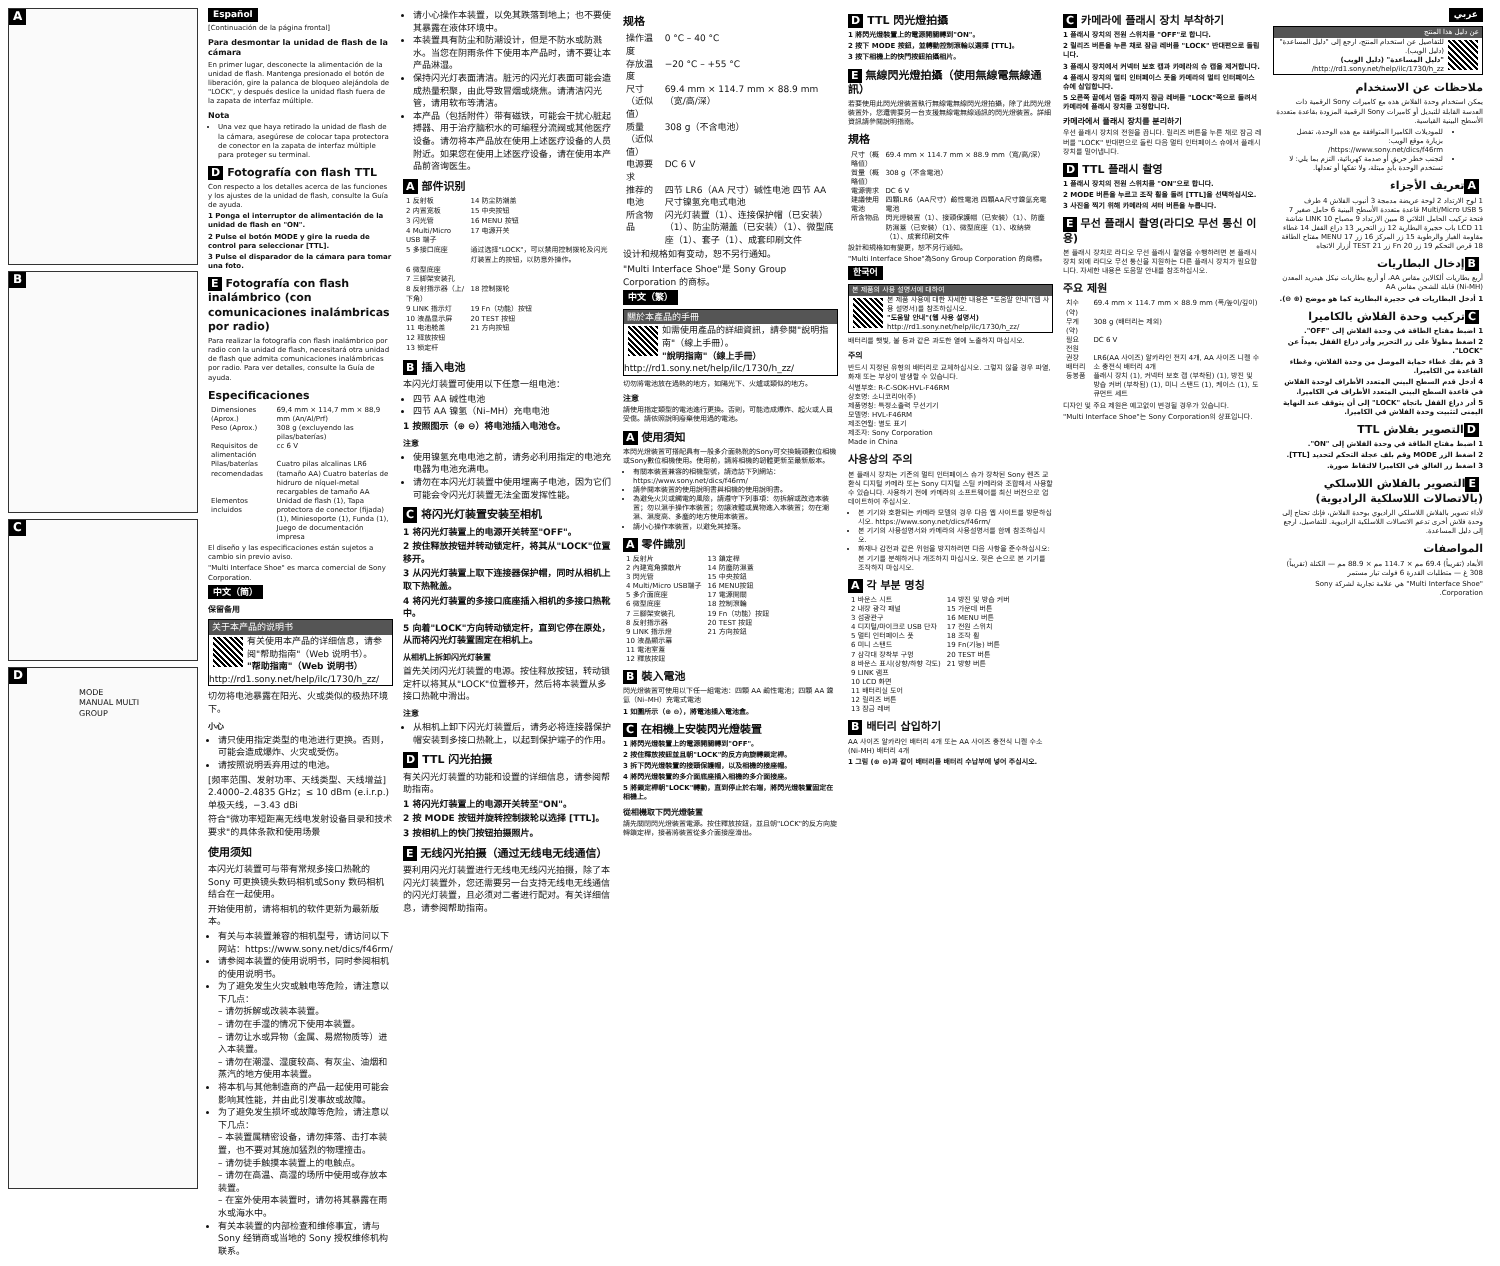A
B
C
D
MODE
MANUAL MULTI
GROUP
Español
[Continuación de la página frontal]
Para desmontar la unidad de flash de la cámara
En primer lugar, desconecte la alimentación de la unidad de flash. Mantenga presionado el botón de liberación, gire la palanca de bloqueo alejándola de "LOCK", y después deslice la unidad flash fuera de la zapata de interfaz múltiple.
Nota
Una vez que haya retirado la unidad de flash de la cámara, asegúrese de colocar tapa protectora de conector en la zapata de interfaz múltiple para proteger su terminal.
D Fotografía con flash TTL
Con respecto a los detalles acerca de las funciones y los ajustes de la unidad de flash, consulte la Guía de ayuda.
1 Ponga el interruptor de alimentación de la unidad de flash en "ON".
2 Pulse el botón MODE y gire la rueda de control para seleccionar [TTL].
3 Pulse el disparador de la cámara para tomar una foto.
E Fotografía con flash inalámbrico (con comunicaciones inalámbricas por radio)
Para realizar la fotografía con flash inalámbrico por radio con la unidad de flash, necesitará otra unidad de flash que admita comunicaciones inalámbricas por radio. Para ver detalles, consulte la Guía de ayuda.
Especificaciones
| Dimensiones (Aprox.) | 69,4 mm × 114,7 mm × 88,9 mm (An/Al/Prf) |
| Peso (Aprox.) | 308 g (excluyendo las pilas/baterías) |
| Requisitos de alimentación | cc 6 V |
| Pilas/baterías recomendadas | Cuatro pilas alcalinas LR6 (tamaño AA) Cuatro baterías de hidruro de níquel-metal recargables de tamaño AA |
| Elementos incluidos | Unidad de flash (1), Tapa protectora de conector (fijada) (1), Miniesoporte (1), Funda (1), Juego de documentación impresa |
El diseño y las especificaciones están sujetos a cambio sin previo aviso.
"Multi Interface Shoe" es marca comercial de Sony Corporation.
中文（简）
保留备用
关于本产品的说明书
有关使用本产品的详细信息，请参阅"帮助指南"（Web 说明书）。
"帮助指南"（Web 说明书）
http://rd1.sony.net/help/ilc/1730/h_zz/
切勿将电池暴露在阳光、火或类似的极热环境下。
小心
请只使用指定类型的电池进行更换。否则，可能会造成爆炸、火灾或受伤。
请按照说明丢弃用过的电池。
[频率范围、发射功率、天线类型、天线增益] 2.4000–2.4835 GHz；≤ 10 dBm (e.i.r.p.) 单极天线，−3.43 dBi
符合"微功率短距离无线电发射设备目录和技术要求"的具体条款和使用场景
使用须知
本闪光灯装置可与带有常规多接口热靴的 Sony 可更换镜头数码相机或Sony 数码相机结合在一起使用。
开始使用前，请将相机的软件更新为最新版本。
有关与本装置兼容的相机型号，请访问以下网站：https://www.sony.net/dics/f46rm/
请参阅本装置的使用说明书，同时参阅相机的使用说明书。
为了避免发生火灾或触电等危险，请注意以下几点：
– 请勿拆解或改装本装置。
– 请勿在手湿的情况下使用本装置。
– 请勿让水或异物（金属、易燃物质等）进入本装置。
– 请勿在潮湿、湿度较高、有灰尘、油烟和蒸汽的地方使用本装置。
将本机与其他制造商的产品一起使用可能会影响其性能，并由此引发事故或故障。
为了避免发生损坏或故障等危险，请注意以下几点：
– 本装置属精密设备，请勿摔落、击打本装置，也不要对其施加猛烈的物理撞击。
– 请勿徒手触摸本装置上的电触点。
– 请勿在高温、高湿的场所中使用或存放本装置。
– 在室外使用本装置时，请勿将其暴露在雨水或海水中。
有关本装置的内部检查和维修事宜，请与 Sony 经销商或当地的 Sony 授权维修机构联系。
请小心操作本装置，以免其跌落到地上；也不要使其暴露在液体环境中。
本装置具有防尘和防潮设计，但是不防水或防溅水。当您在阴雨条件下使用本产品时，请不要让本产品淋湿。
保持闪光灯表面清洁。脏污的闪光灯表面可能会造成热量积聚，由此导致冒烟或烧焦。请清洁闪光管，请用软布等清洁。
本产品（包括附件）带有磁铁，可能会干扰心脏起搏器、用于治疗脑积水的可编程分流阀或其他医疗设备。请勿将本产品放在使用上述医疗设备的人员附近。如果您在使用上述医疗设备，请在使用本产品前咨询医生。
A部件识别
| 1 反射板 | 14 防尘防潮盖 |
| 2 内置宽板 | 15 中央按钮 |
| 3 闪光管 | 16 MENU 按钮 |
| 4 Multi/Micro USB 端子 | 17 电源开关 |
| 5 多接口底座 | 通过选择"LOCK"，可以禁用控制拨轮及闪光灯装置上的按钮，以防意外操作。 |
| 6 微型底座 | |
| 7 三脚架安装孔 | |
| 8 反射指示器（上/下角） | 18 控制拨轮 |
| 9 LINK 指示灯 | 19 Fn（功能）按钮 |
| 10 液晶显示屏 | 20 TEST 按钮 |
| 11 电池舱盖 | 21 方向按钮 |
| 12 释放按钮 | |
| 13 锁定杆 | |
B插入电池
本闪光灯装置可使用以下任意一组电池：
四节 AA 碱性电池
四节 AA 镍氢（Ni–MH）充电电池
1 按照图示（⊕ ⊖）将电池插入电池仓。
注意
使用镍氢充电电池之前，请务必利用指定的电池充电器为电池充满电。
请勿在本闪光灯装置中使用埋离子电池，因为它们可能会令闪光灯装置无法全面发挥性能。
C将闪光灯装置安装至相机
1 将闪光灯装置上的电源开关转至"OFF"。
2 按住释放按钮并转动锁定杆，将其从"LOCK"位置移开。
3 从闪光灯装置上取下连接器保护帽，同时从相机上取下热靴盖。
4 将闪光灯装置的多接口底座插入相机的多接口热靴中。
5 向着"LOCK"方向转动锁定杆，直到它停在原处，从而将闪光灯装置固定在相机上。
从相机上拆卸闪光灯装置
首先关闭闪光灯装置的电源。按住释放按钮，转动锁定杆以将其从"LOCK"位置移开，然后将本装置从多接口热靴中滑出。
注意
从相机上卸下闪光灯装置后，请务必将连接器保护帽安装到多接口热靴上，以起到保护端子的作用。
D TTL 闪光拍摄
有关闪光灯装置的功能和设置的详细信息，请参阅帮助指南。
1 将闪光灯装置上的电源开关转至"ON"。
2 按 MODE 按钮并旋转控制拨轮以选择 [TTL]。
3 按相机上的快门按钮拍摄照片。
E无线闪光拍摄（通过无线电无线通信）
要利用闪光灯装置进行无线电无线闪光拍摄，除了本闪光灯装置外，您还需要另一台支持无线电无线通信的闪光灯装置，且必须对二者进行配对。有关详细信息，请参阅帮助指南。
规格
| 操作温度 | 0 °C – 40 °C |
| 存放温度 | −20 °C – +55 °C |
| 尺寸（近似值） | 69.4 mm × 114.7 mm × 88.9 mm（宽/高/深） |
| 质量（近似值） | 308 g（不含电池） |
| 电源要求 | DC 6 V |
| 推荐的电池 | 四节 LR6（AA 尺寸）碱性电池 四节 AA 尺寸镍氢充电式电池 |
| 所含物品 | 闪光灯装置（1）、连接保护帽（已安装）（1）、防尘防潮盖（已安装）（1）、微型底座（1）、套子（1）、成套印刷文件 |
设计和规格如有变动，恕不另行通知。
"Multi Interface Shoe"是 Sony Group Corporation 的商标。
中文（繁）
關於本產品的手冊
如需使用產品的詳細資訊，請參閱"說明指南"（線上手冊）。
"說明指南"（線上手冊）
http://rd1.sony.net/help/ilc/1730/h_zz/
切勿將電池放在過熱的地方，如陽光下、火爐或類似的地方。
注意
請使用指定類型的電池進行更換。否則，可能造成爆炸、起火或人員受傷。請依照說明廢棄使用過的電池。
A使用須知
本閃光燈裝置可搭配具有一般多介面熱靴的Sony可交換鏡頭數位相機或Sony數位相機使用。使用前，請將相機的韌體更新至最新版本。
有關本裝置兼容的相機型號，請造訪下列網站：https://www.sony.net/dics/f46rm/
請參閱本裝置的使用說明書與相機的使用說明書。
為避免火災或觸電的風險，請遵守下列事項：勿拆解或改造本裝置；勿以濕手操作本裝置；勿讓液體或異物進入本裝置；勿在潮濕、濕度高、多塵的地方使用本裝置。
請小心操作本裝置，以避免其掉落。
A零件識別
| 1 反射片 | 13 鎖定桿 |
| 2 內建寬角擴散片 | 14 防塵防濕蓋 |
| 3 閃光管 | 15 中央按鈕 |
| 4 Multi/Micro USB端子 | 16 MENU按鈕 |
| 5 多介面底座 | 17 電源開關 |
| 6 微型底座 | 18 控制滾輪 |
| 7 三腳架安裝孔 | 19 Fn（功能）按鈕 |
| 8 反射指示器 | 20 TEST 按鈕 |
| 9 LINK 指示燈 | 21 方向按鈕 |
| 10 液晶顯示幕 | |
| 11 電池室蓋 | |
| 12 釋放按鈕 | |
B裝入電池
閃光燈裝置可使用以下任一組電池：四顆 AA 鹼性電池；四顆 AA 鎳氫（Ni–MH）充電式電池
1 如圖所示（⊕ ⊖），將電池插入電池盒。
C在相機上安裝閃光燈裝置
1 將閃光燈裝置上的電源開關轉到"OFF"。
2 按住釋放按鈕並且朝"LOCK"的反方向旋轉鎖定桿。
3 拆下閃光燈裝置的接頭保護帽，以及相機的接座帽。
4 將閃光燈裝置的多介面底座插入相機的多介面接座。
5 將鎖定桿朝"LOCK"轉動，直到停止於右端，將閃光燈裝置固定在相機上。
從相機取下閃光燈裝置
請先關閉閃光燈裝置電源。按住釋放按鈕，並且朝"LOCK"的反方向旋轉鎖定桿，接著將裝置從多介面接座滑出。
D TTL 閃光燈拍攝
1 將閃光燈裝置上的電源開關轉到"ON"。
2 按下 MODE 按鈕，並轉動控制滾輪以選擇 [TTL]。
3 按下相機上的快門按鈕拍攝相片。
E無線閃光燈拍攝（使用無線電無線通訊）
若要使用此閃光燈裝置執行無線電無線閃光燈拍攝，除了此閃光燈裝置外，您還需要另一台支援無線電無線通訊的閃光燈裝置。詳細資訊請參閱說明指南。
規格
| 尺寸（概略值） | 69.4 mm × 114.7 mm × 88.9 mm（寬/高/深） |
| 質量（概略值） | 308 g（不含電池） |
| 電源需求 | DC 6 V |
| 建議使用電池 | 四顆LR6（AA尺寸）鹼性電池 四顆AA尺寸鎳氫充電電池 |
| 所含物品 | 閃光燈裝置（1）、接頭保護帽（已安裝）（1）、防塵防濕蓋（已安裝）（1）、微型底座（1）、收納袋（1）、成套印刷文件 |
設計和規格如有變更，恕不另行通知。
"Multi Interface Shoe"為Sony Group Corporation 的商標。
한국어
본 제품의 사용 설명서에 대하여
본 제품 사용에 대한 자세한 내용은 "도움말 안내"(웹 사용 설명서)를 참조하십시오.
"도움말 안내"(웹 사용 설명서)
http://rd1.sony.net/help/ilc/1730/h_zz/
배터리를 햇빛, 불 등과 같은 과도한 열에 노출하지 마십시오.
주의
반드시 지정된 유형의 배터리로 교체하십시오. 그렇지 않을 경우 파열, 화재 또는 부상이 발생할 수 있습니다.
식별부호: R-C-SOK-HVL-F46RM
상호명: 소니코리아(주)
제품명칭: 특정소출력 무선기기
모델명: HVL-F46RM
제조연월: 별도 표기
제조자: Sony Corporation
Made in China
사용상의 주의
본 플래시 장치는 기존의 멀티 인터페이스 슈가 장착된 Sony 렌즈 교환식 디지털 카메라 또는 Sony 디지털 스틸 카메라와 조합해서 사용할 수 있습니다. 사용하기 전에 카메라의 소프트웨어를 최신 버전으로 업데이트하여 주십시오.
본 기기와 호환되는 카메라 모델의 경우 다음 웹 사이트를 방문하십시오. https://www.sony.net/dics/f46rm/
본 기기의 사용설명서와 카메라의 사용설명서를 함께 참조하십시오.
화재나 감전과 같은 위험을 방지하려면 다음 사항을 준수하십시오: 본 기기를 분해하거나 개조하지 마십시오. 젖은 손으로 본 기기를 조작하지 마십시오.
A각 부분 명칭
| 1 바운스 시트 | 14 방진 및 방습 커버 |
| 2 내장 광각 패널 | 15 가운데 버튼 |
| 3 섬광관구 | 16 MENU 버튼 |
| 4 디지털/마이크로 USB 단자 | 17 전원 스위치 |
| 5 멀티 인터페이스 풋 | 18 조작 휠 |
| 6 미니 스탠드 | 19 Fn(기능) 버튼 |
| 7 삼각대 장착부 구멍 | 20 TEST 버튼 |
| 8 바운스 표시(상향/하향 각도) | 21 방향 버튼 |
| 9 LINK 램프 | |
| 10 LCD 화면 | |
| 11 배터리실 도어 | |
| 12 릴리즈 버튼 | |
| 13 잠금 레버 | |
B배터리 삽입하기
AA 사이즈 알카라인 배터리 4개 또는 AA 사이즈 충전식 니켈 수소(Ni-MH) 배터리 4개
1 그림 (⊕ ⊖)과 같이 배터리를 배터리 수납부에 넣어 주십시오.
C카메라에 플래시 장치 부착하기
1 플래시 장치의 전원 스위치를 "OFF"로 합니다.
2 릴리즈 버튼을 누른 채로 잠금 레버를 "LOCK" 반대편으로 돌립니다.
3 플래시 장치에서 커넥터 보호 캡과 카메라의 슈 캡을 제거합니다.
4 플래시 장치의 멀티 인터페이스 풋을 카메라의 멀티 인터페이스 슈에 삽입합니다.
5 오른쪽 끝에서 멈출 때까지 잠금 레버를 "LOCK"쪽으로 돌려서 카메라에 플래시 장치를 고정합니다.
카메라에서 플래시 장치를 분리하기
우선 플래시 장치의 전원을 끕니다. 릴리즈 버튼을 누른 채로 잠금 레버를 "LOCK" 반대편으로 돌린 다음 멀티 인터페이스 슈에서 플래시 장치를 밀어냅니다.
D TTL 플래시 촬영
1 플래시 장치의 전원 스위치를 "ON"으로 합니다.
2 MODE 버튼을 누르고 조작 휠을 돌려 [TTL]을 선택하십시오.
3 사진을 찍기 위해 카메라의 셔터 버튼을 누릅니다.
E무선 플래시 촬영(라디오 무선 통신 이용)
본 플래시 장치로 라디오 무선 플래시 촬영을 수행하려면 본 플래시 장치 외에 라디오 무선 통신을 지원하는 다른 플래시 장치가 필요합니다. 자세한 내용은 도움말 안내를 참조하십시오.
주요 제원
| 치수 (약) | 69.4 mm × 114.7 mm × 88.9 mm (폭/높이/깊이) |
| 무게 (약) | 308 g (배터리는 제외) |
| 필요 전원 | DC 6 V |
| 권장 배터리 | LR6(AA 사이즈) 알카라인 전지 4개, AA 사이즈 니켈 수소 충전식 배터리 4개 |
| 동봉품 | 플래시 장치 (1), 커넥터 보호 캡 (부착됨) (1), 방진 및 방습 커버 (부착됨) (1), 미니 스탠드 (1), 케이스 (1), 도큐먼트 세트 |
디자인 및 주요 제원은 예고없이 변경될 경우가 있습니다.
"Multi Interface Shoe"는 Sony Corporation의 상표입니다.
عربي
عن دليل هذا المنتج
للتفاصيل عن استخدام المنتج، ارجع إلى "دليل المساعدة" (دليل الويب).
"دليل المساعدة" (دليل الويب)
http://rd1.sony.net/help/ilc/1730/h_zz/
ملاحظات عن الاستخدام
يمكن استخدام وحدة الفلاش هذه مع كاميرات Sony الرقمية ذات العدسة القابلة للتبديل أو كاميرات Sony الرقمية المزودة بقاعدة متعددة الأسطح البينية القياسية.
للموديلات الكاميرا المتوافقة مع هذه الوحدة، تفضل بزيارة موقع الويب: https://www.sony.net/dics/f46rm/
لتجنب خطر حريق أو صدمة كهربائية، التزم بما يلي: لا تستخدم الوحدة بأيدٍ مبتلة، ولا تفكها أو تعدلها.
Aتعريف الأجزاء
1 لوح الارتداد 2 لوحة عريضة مدمجة 3 أنبوب الفلاش 4 طرف Multi/Micro USB 5 قاعدة متعددة الأسطح البينية 6 حامل صغير 7 فتحة تركيب الحامل الثلاثي 8 مبين الارتداد 9 مصباح LINK 10 شاشة LCD 11 باب حجيرة البطارية 12 زر التحرير 13 ذراع القفل 14 غطاء مقاومة الغبار والرطوبة 15 زر المركز 16 زر MENU 17 مفتاح الطاقة 18 قرص التحكم 19 زر Fn 20 زر TEST 21 أزرار الاتجاه
Bإدخال البطاريات
أربع بطاريات ألكالاين مقاس AA، أو أربع بطاريات نيكل هيدريد المعدن (Ni-MH) قابلة للشحن مقاس AA
1 أدخل البطاريات في حجيرة البطارية كما هو موضح (⊕ ⊖).
Cتركيب وحدة الفلاش بالكاميرا
1 اضبط مفتاح الطاقة في وحدة الفلاش إلى "OFF".
2 اضغط مطولاً على زر التحرير وأدر ذراع القفل بعيداً عن "LOCK".
3 قم بفك غطاء حماية الموصل من وحدة الفلاش، وغطاء القاعدة من الكاميرا.
4 أدخل قدم السطح البيني المتعدد الأطراف لوحدة الفلاش في قاعدة السطح البيني المتعدد الأطراف في الكاميرا.
5 أدر ذراع القفل باتجاه "LOCK" إلى أن يتوقف عند النهاية اليمنى لتثبيت وحدة الفلاش في الكاميرا.
Dالتصوير بفلاش TTL
1 اضبط مفتاح الطاقة في وحدة الفلاش إلى "ON".
2 اضغط الزر MODE وقم بلف عجلة التحكم لتحديد [TTL].
3 اضغط زر الغالق في الكاميرا لالتقاط صورة.
Eالتصوير بالفلاش اللاسلكي (بالاتصالات اللاسلكية الراديوية)
لأداء تصوير بالفلاش اللاسلكي الراديوي بوحدة الفلاش، فإنك تحتاج إلى وحدة فلاش أخرى تدعم الاتصالات اللاسلكية الراديوية. للتفاصيل، ارجع إلى دليل المساعدة.
المواصفات
الأبعاد (تقريباً) 69.4 مم × 114.7 مم × 88.9 مم — الكتلة (تقريباً) 308 غ — متطلبات القدرة 6 فولت تيار مستمر
"Multi Interface Shoe" هي علامة تجارية لشركة Sony Corporation.